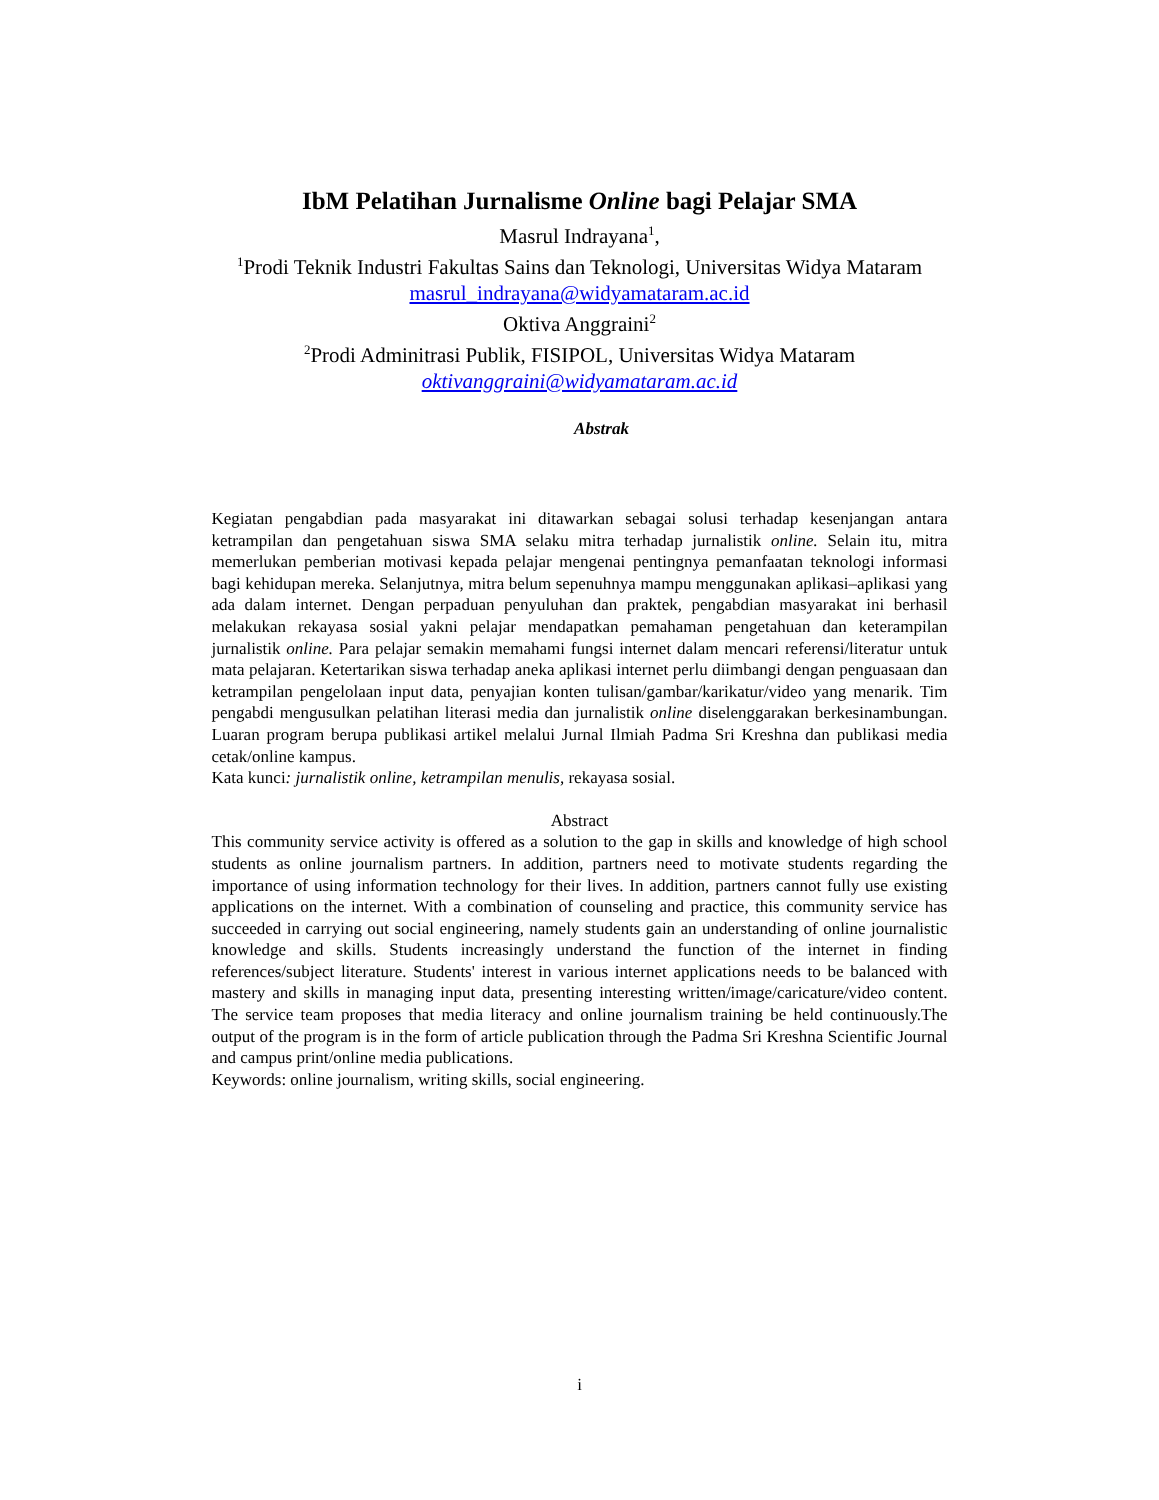IbM Pelatihan Jurnalisme Online bagi Pelajar SMA
Masrul Indrayana<sup>1</sup>,
<sup>1</sup> Prodi Teknik Industri Fakultas Sains dan Teknologi, Universitas Widya Mataram
masrul_indrayana@widyamataram.ac.id
Oktiva Anggraini<sup>2</sup>
<sup>2</sup> Prodi Adminitrasi Publik, FISIPOL, Universitas Widya Mataram
oktivanggraini@widyamataram.ac.id
Abstrak
Kegiatan pengabdian pada masyarakat ini ditawarkan sebagai solusi terhadap kesenjangan antara ketrampilan dan pengetahuan siswa SMA selaku mitra terhadap jurnalistik online. Selain itu, mitra memerlukan pemberian motivasi kepada pelajar mengenai pentingnya pemanfaatan teknologi informasi bagi kehidupan mereka. Selanjutnya, mitra belum sepenuhnya mampu menggunakan aplikasi–aplikasi yang ada dalam internet. Dengan perpaduan penyuluhan dan praktek, pengabdian masyarakat ini berhasil melakukan rekayasa sosial yakni pelajar mendapatkan pemahaman pengetahuan dan keterampilan jurnalistik online. Para pelajar semakin memahami fungsi internet dalam mencari referensi/literatur untuk mata pelajaran. Ketertarikan siswa terhadap aneka aplikasi internet perlu diimbangi dengan penguasaan dan ketrampilan pengelolaan input data, penyajian konten tulisan/gambar/karikatur/video yang menarik. Tim pengabdi mengusulkan pelatihan literasi media dan jurnalistik online diselenggarakan berkesinambungan. Luaran program berupa publikasi artikel melalui Jurnal Ilmiah Padma Sri Kreshna dan publikasi media cetak/online kampus.
Kata kunci: jurnalistik online, ketrampilan menulis, rekayasa sosial.
Abstract
This community service activity is offered as a solution to the gap in skills and knowledge of high school students as online journalism partners. In addition, partners need to motivate students regarding the importance of using information technology for their lives. In addition, partners cannot fully use existing applications on the internet. With a combination of counseling and practice, this community service has succeeded in carrying out social engineering, namely students gain an understanding of online journalistic knowledge and skills. Students increasingly understand the function of the internet in finding references/subject literature. Students' interest in various internet applications needs to be balanced with mastery and skills in managing input data, presenting interesting written/image/caricature/video content. The service team proposes that media literacy and online journalism training be held continuously.The output of the program is in the form of article publication through the Padma Sri Kreshna Scientific Journal and campus print/online media publications.
Keywords: online journalism, writing skills, social engineering.
i